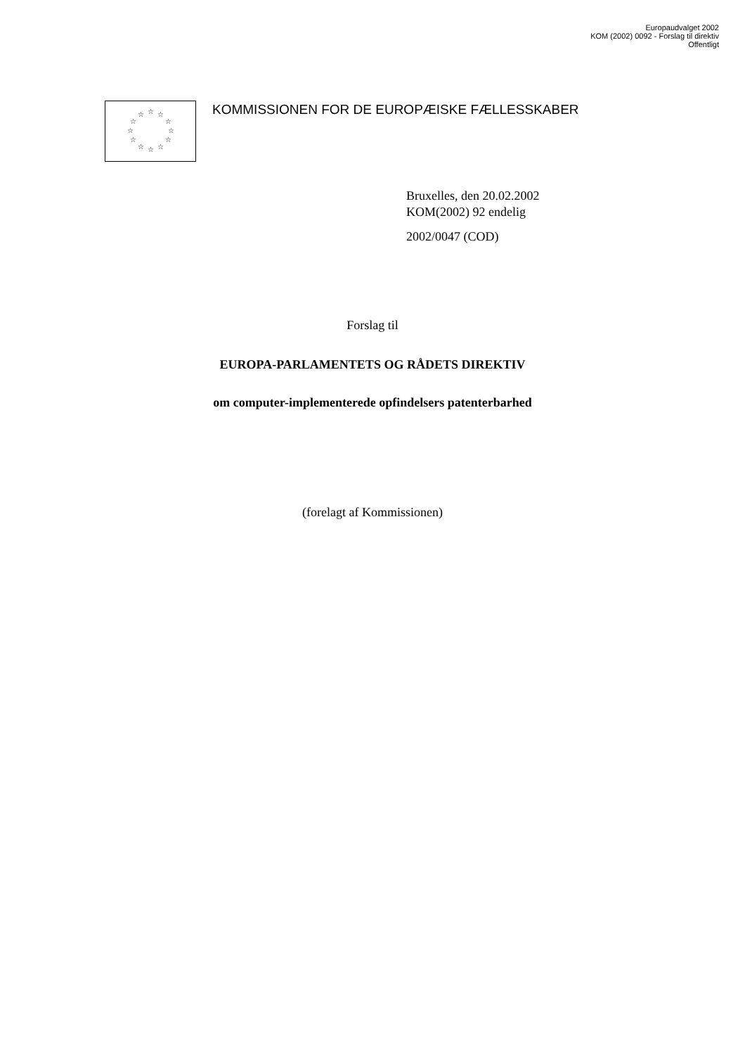Europaudvalget 2002
KOM (2002) 0092 - Forslag til direktiv
Offentligt
☆ ☆
☆
☆
☆
☆ ☆ ☆
☆
☆
☆
☆
KOMMISSIONEN FOR DE EUROPÆISKE FÆLLESSKABER
Bruxelles, den 20.02.2002
KOM(2002) 92 endelig
2002/0047 (COD)
Forslag til
EUROPA-PARLAMENTETS OG RÅDETS DIREKTIV
om computer-implementerede opfindelsers patenterbarhed
(forelagt af Kommissionen)